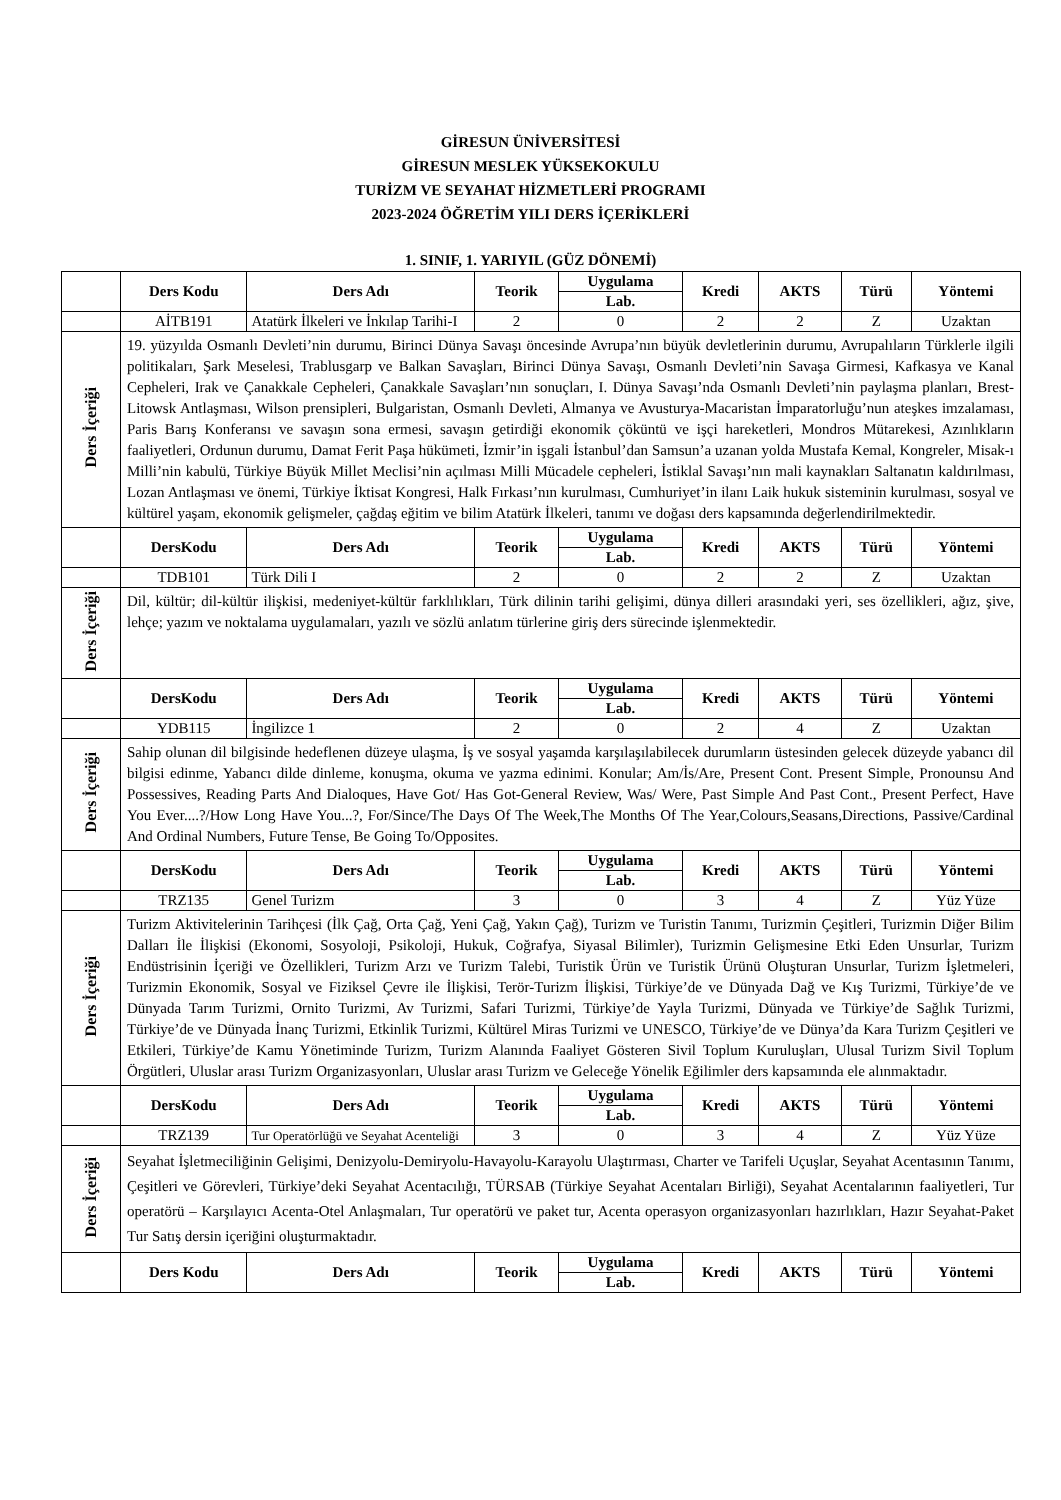GİRESUN ÜNİVERSİTESİ
GİRESUN MESLEK YÜKSEKOKULU
TURİZM VE SEYAHAT HİZMETLERİ PROGRAMI
2023-2024 ÖĞRETİM YILI DERS İÇERİKLERİ
1. SINIF, 1. YARIYIL (GÜZ DÖNEMİ)
| | Ders Kodu | Ders Adı | Teorik | Uygulama | Kredi | AKTS | Türü | Yöntemi |
| --- | --- | --- | --- | --- | --- | --- | --- | --- |
| | | | | Lab. | | | | |
| | AİTB191 | Atatürk İlkeleri ve İnkılap Tarihi-I | 2 | 0 | 2 | 2 | Z | Uzaktan |
| Ders İçeriği | 19. yüzyılda Osmanlı Devleti’nin durumu, Birinci Dünya Savaşı öncesinde Avrupa’nın büyük devletlerinin durumu, Avrupalıların Türklerle ilgili politikaları, Şark Meselesi, Trablusgarp ve Balkan Savaşları, Birinci Dünya Savaşı, Osmanlı Devleti’nin Savaşa Girmesi, Kafkasya ve Kanal Cepheleri, Irak ve Çanakkale Cepheleri, Çanakkale Savaşları’nın sonuçları, I. Dünya Savaşı’nda Osmanlı Devleti’nin paylaşma planları, Brest-Litowsk Antlaşması, Wilson prensipleri, Bulgaristan, Osmanlı Devleti, Almanya ve Avusturya-Macaristan İmparatorluğu’nun ateşkes imzalaması, Paris Barış Konferansı ve savaşın sona ermesi, savaşın getirdiği ekonomik çöküntü ve işçi hareketleri, Mondros Mütarekesi, Azınlıkların faaliyetleri, Ordunun durumu, Damat Ferit Paşa hükümeti, İzmir’in işgali İstanbul’dan Samsun’a uzanan yolda Mustafa Kemal, Kongreler, Misak-ı Milli’nin kabulü, Türkiye Büyük Millet Meclisi’nin açılması Milli Mücadele cepheleri, İstiklal Savaşı’nın mali kaynakları Saltanatın kaldırılması, Lozan Antlaşması ve önemi, Türkiye İktisat Kongresi, Halk Fırkası’nın kurulması, Cumhuriyet’in ilanı Laik hukuk sisteminin kurulması, sosyal ve kültürel yaşam, ekonomik gelişmeler, çağdaş eğitim ve bilim Atatürk İlkeleri, tanımı ve doğası ders kapsamında değerlendirilmektedir. | | | | | | | |
| | DersKodu | Ders Adı | Teorik | Uygulama | Kredi | AKTS | Türü | Yöntemi |
| | | | | Lab. | | | | |
| | TDB101 | Türk Dili I | 2 | 0 | 2 | 2 | Z | Uzaktan |
| Ders İçeriği | Dil, kültür; dil-kültür ilişkisi, medeniyet-kültür farklılıkları, Türk dilinin tarihi gelişimi, dünya dilleri arasındaki yeri, ses özellikleri, ağız, şive, lehçe; yazım ve noktalama uygulamaları, yazılı ve sözlü anlatım türlerine giriş ders sürecinde işlenmektedir. | | | | | | | |
| | DersKodu | Ders Adı | Teorik | Uygulama | Kredi | AKTS | Türü | Yöntemi |
| | | | | Lab. | | | | |
| | YDB115 | İngilizce 1 | 2 | 0 | 2 | 4 | Z | Uzaktan |
| Ders İçeriği | Sahip olunan dil bilgisinde hedeflenen düzeye ulaşma, İş ve sosyal yaşamda karşılaşılabilecek durumların üstesinden gelecek düzeyde yabancı dil bilgisi edinme, Yabancı dilde dinleme, konuşma, okuma ve yazma edinimi. Konular; Am/İs/Are, Present Cont. Present Simple, Pronounsu And Possessives, Reading Parts And Dialoques, Have Got/ Has Got-General Review, Was/ Were, Past Simple And Past Cont., Present Perfect, Have You Ever....?/How Long Have You...?, For/Since/The Days Of The Week,The Months Of The Year,Colours,Seasans,Directions, Passive/Cardinal And Ordinal Numbers, Future Tense, Be Going To/Opposites. | | | | | | | |
| | DersKodu | Ders Adı | Teorik | Uygulama | Kredi | AKTS | Türü | Yöntemi |
| | | | | Lab. | | | | |
| | TRZ135 | Genel Turizm | 3 | 0 | 3 | 4 | Z | Yüz Yüze |
| Ders İçeriği | Turizm Aktivitelerinin Tarihçesi (İlk Çağ, Orta Çağ, Yeni Çağ, Yakın Çağ), Turizm ve Turistin Tanımı, Turizmin Çeşitleri, Turizmin Diğer Bilim Dalları İle İlişkisi (Ekonomi, Sosyoloji, Psikoloji, Hukuk, Coğrafya, Siyasal Bilimler), Turizmin Gelişmesine Etki Eden Unsurlar, Turizm Endüstrisinin İçeriği ve Özellikleri, Turizm Arzı ve Turizm Talebi, Turistik Ürün ve Turistik Ürünü Oluşturan Unsurlar, Turizm İşletmeleri, Turizmin Ekonomik, Sosyal ve Fiziksel Çevre ile İlişkisi, Terör-Turizm İlişkisi, Türkiye’de ve Dünyada Dağ ve Kış Turizmi, Türkiye’de ve Dünyada Tarım Turizmi, Ornito Turizmi, Av Turizmi, Safari Turizmi, Türkiye’de Yayla Turizmi, Dünyada ve Türkiye’de Sağlık Turizmi, Türkiye’de ve Dünyada İnanç Turizmi, Etkinlik Turizmi, Kültürel Miras Turizmi ve UNESCO, Türkiye’de ve Dünya’da Kara Turizm Çeşitleri ve Etkileri, Türkiye’de Kamu Yönetiminde Turizm, Turizm Alanında Faaliyet Gösteren Sivil Toplum Kuruluşları, Ulusal Turizm Sivil Toplum Örgütleri, Uluslar arası Turizm Organizasyonları, Uluslar arası Turizm ve Geleceğe Yönelik Eğilimler ders kapsamında ele alınmaktadır. | | | | | | | |
| | DersKodu | Ders Adı | Teorik | Uygulama | Kredi | AKTS | Türü | Yöntemi |
| | | | | Lab. | | | | |
| | TRZ139 | Tur Operatörlüğü ve Seyahat Acenteliği | 3 | 0 | 3 | 4 | Z | Yüz Yüze |
| Ders İçeriği | Seyahat İşletmeciliğinin Gelişimi, Denizyolu-Demiryolu-Havayolu-Karayolu Ulaştırması, Charter ve Tarifeli Uçuşlar, Seyahat Acentasının Tanımı, Çeşitleri ve Görevleri, Türkiye’deki Seyahat Acentacılığı, TÜRSAB (Türkiye Seyahat Acentaları Birliği), Seyahat Acentalarının faaliyetleri, Tur operatörü – Karşılayıcı Acenta-Otel Anlaşmaları, Tur operatörü ve paket tur, Acenta operasyon organizasyonları hazırlıkları, Hazır Seyahat-Paket Tur Satış dersin içeriğini oluşturmaktadır. | | | | | | | |
| | Ders Kodu | Ders Adı | Teorik | Uygulama | Kredi | AKTS | Türü | Yöntemi |
| | | | | Lab. | | | | |